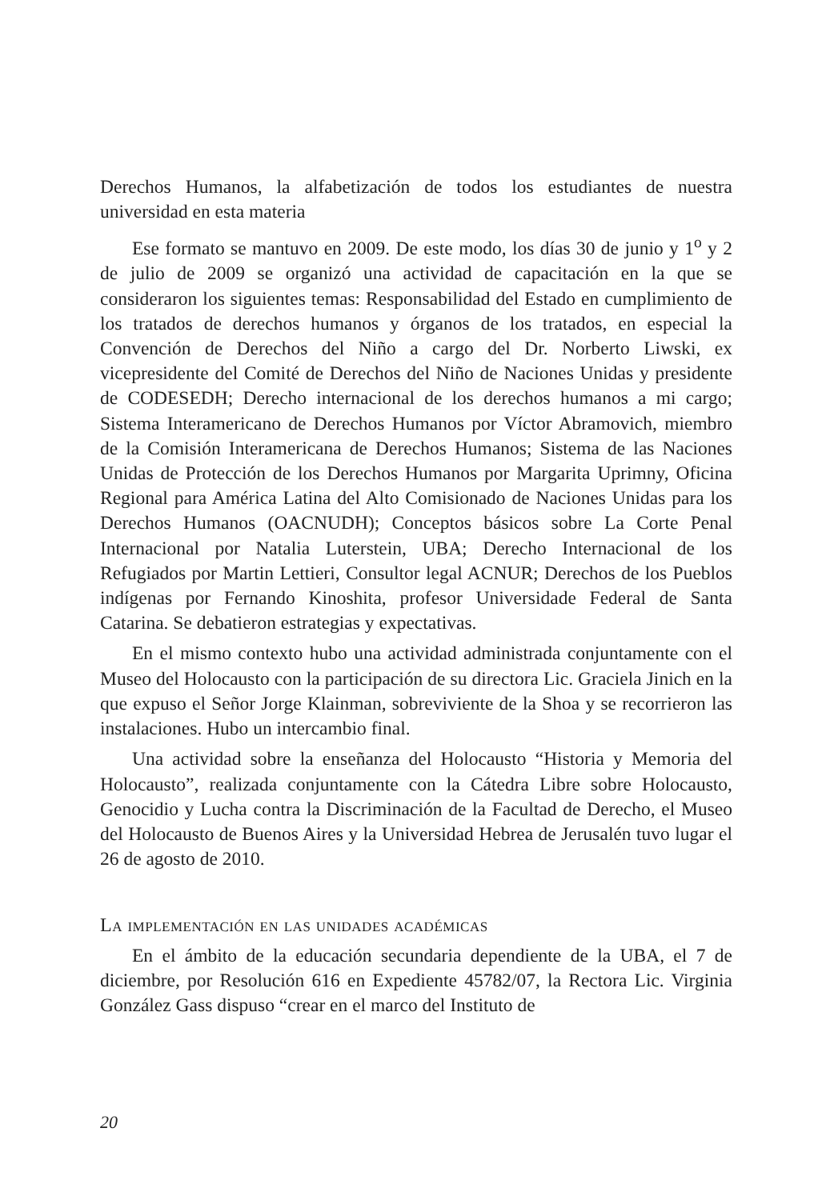Derechos Humanos, la alfabetización de todos los estudiantes de nuestra universidad en esta materia
Ese formato se mantuvo en 2009. De este modo, los días 30 de junio y 1<sup>o</sup> y 2 de julio de 2009 se organizó una actividad de capacitación en la que se consideraron los siguientes temas: Responsabilidad del Estado en cumplimiento de los tratados de derechos humanos y órganos de los tratados, en especial la Convención de Derechos del Niño a cargo del Dr. Norberto Liwski, ex vicepresidente del Comité de Derechos del Niño de Naciones Unidas y presidente de CODESEDH; Derecho internacional de los derechos humanos a mi cargo; Sistema Interamericano de Derechos Humanos por Víctor Abramovich, miembro de la Comisión Interamericana de Derechos Humanos; Sistema de las Naciones Unidas de Protección de los Derechos Humanos por Margarita Uprimny, Oficina Regional para América Latina del Alto Comisionado de Naciones Unidas para los Derechos Humanos (OACNUDH); Conceptos básicos sobre La Corte Penal Internacional por Natalia Luterstein, UBA; Derecho Internacional de los Refugiados por Martin Lettieri, Consultor legal ACNUR; Derechos de los Pueblos indígenas por Fernando Kinoshita, profesor Universidade Federal de Santa Catarina. Se debatieron estrategias y expectativas.
En el mismo contexto hubo una actividad administrada conjuntamente con el Museo del Holocausto con la participación de su directora Lic. Graciela Jinich en la que expuso el Señor Jorge Klainman, sobreviviente de la Shoa y se recorrieron las instalaciones. Hubo un intercambio final.
Una actividad sobre la enseñanza del Holocausto “Historia y Memoria del Holocausto”, realizada conjuntamente con la Cátedra Libre sobre Holocausto, Genocidio y Lucha contra la Discriminación de la Facultad de Derecho, el Museo del Holocausto de Buenos Aires y la Universidad Hebrea de Jerusalén tuvo lugar el 26 de agosto de 2010.
La implementación en las unidades académicas
En el ámbito de la educación secundaria dependiente de la UBA, el 7 de diciembre, por Resolución 616 en Expediente 45782/07, la Rectora Lic. Virginia González Gass dispuso “crear en el marco del Instituto de
20